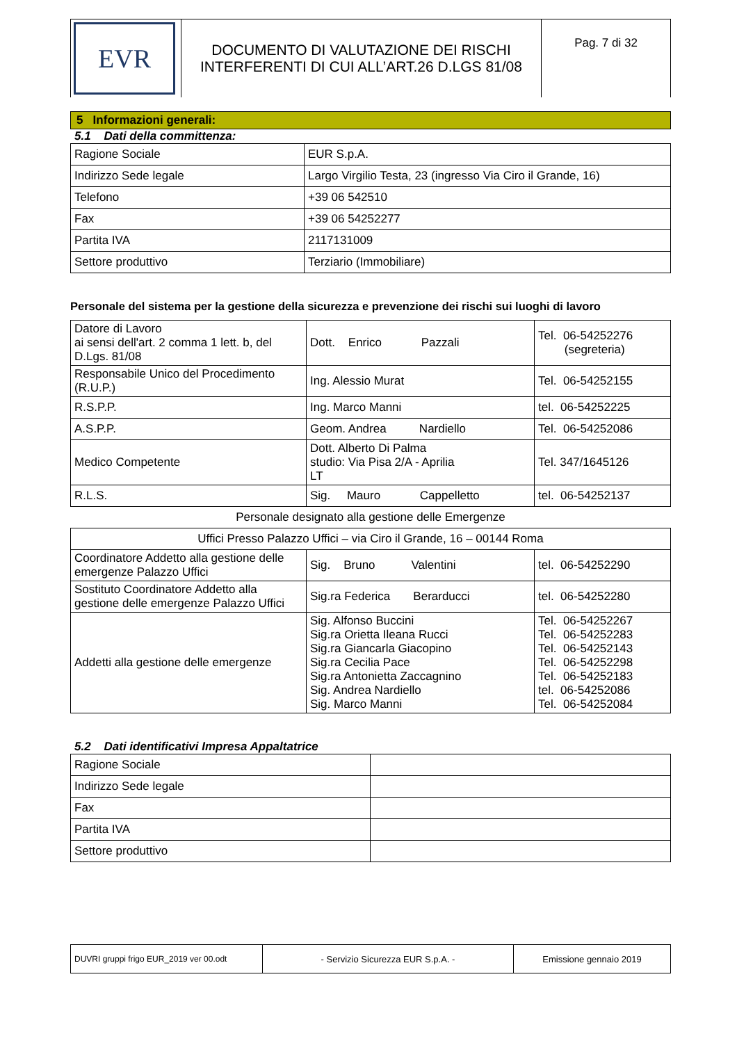| EVR | DOCUMENTO DI VALUTAZIONE DEI RISCHI INTERFERENTI DI CUI ALL’ART.26 D.LGS 81/08 | Pag. 7 di 32 |
5 Informazioni generali:
5.1 Dati della committenza:
| Ragione Sociale | EUR S.p.A. |
| Indirizzo Sede legale | Largo Virgilio Testa, 23 (ingresso Via Ciro il Grande, 16) |
| Telefono | +39 06 542510 |
| Fax | +39 06 54252277 |
| Partita IVA | 2117131009 |
| Settore produttivo | Terziario (Immobiliare) |
Personale del sistema per la gestione della sicurezza e prevenzione dei rischi sui luoghi di lavoro
| Datore di Lavoro ai sensi dell'art. 2 comma 1 lett. b, del D.Lgs. 81/08 | Dott. Enrico Pazzali | Tel. 06-54252276 (segreteria) |
| Responsabile Unico del Procedimento (R.U.P.) | Ing. Alessio Murat | Tel. 06-54252155 |
| R.S.P.P. | Ing. Marco Manni | tel. 06-54252225 |
| A.S.P.P. | Geom. Andrea Nardiello | Tel. 06-54252086 |
| Medico Competente | Dott. Alberto Di Palma studio: Via Pisa 2/A - Aprilia LT | Tel. 347/1645126 |
| R.L.S. | Sig. Mauro Cappelletto | tel. 06-54252137 |
Personale designato alla gestione delle Emergenze
| Uffici Presso Palazzo Uffici – via Ciro il Grande, 16 – 00144 Roma | | |
| Coordinatore Addetto alla gestione delle emergenze Palazzo Uffici | Sig. Bruno Valentini | tel. 06-54252290 |
| Sostituto Coordinatore Addetto alla gestione delle emergenze Palazzo Uffici | Sig.ra Federica Berarducci | tel. 06-54252280 |
| Addetti alla gestione delle emergenze | Sig. Alfonso Buccini Sig.ra Orietta Ileana Rucci Sig.ra Giancarla Giacopino Sig.ra Cecilia Pace Sig.ra Antonietta Zaccagnino Sig. Andrea Nardiello Sig. Marco Manni | Tel. 06-54252267 Tel. 06-54252283 Tel. 06-54252143 Tel. 06-54252298 Tel. 06-54252183 tel. 06-54252086 Tel. 06-54252084 |
5.2 Dati identificativi Impresa Appaltatrice
| Ragione Sociale | |
| Indirizzo Sede legale | |
| Fax | |
| Partita IVA | |
| Settore produttivo | |
| DUVRI gruppi frigo EUR_2019 ver 00.odt | - Servizio Sicurezza EUR S.p.A. - | Emissione gennaio 2019 |